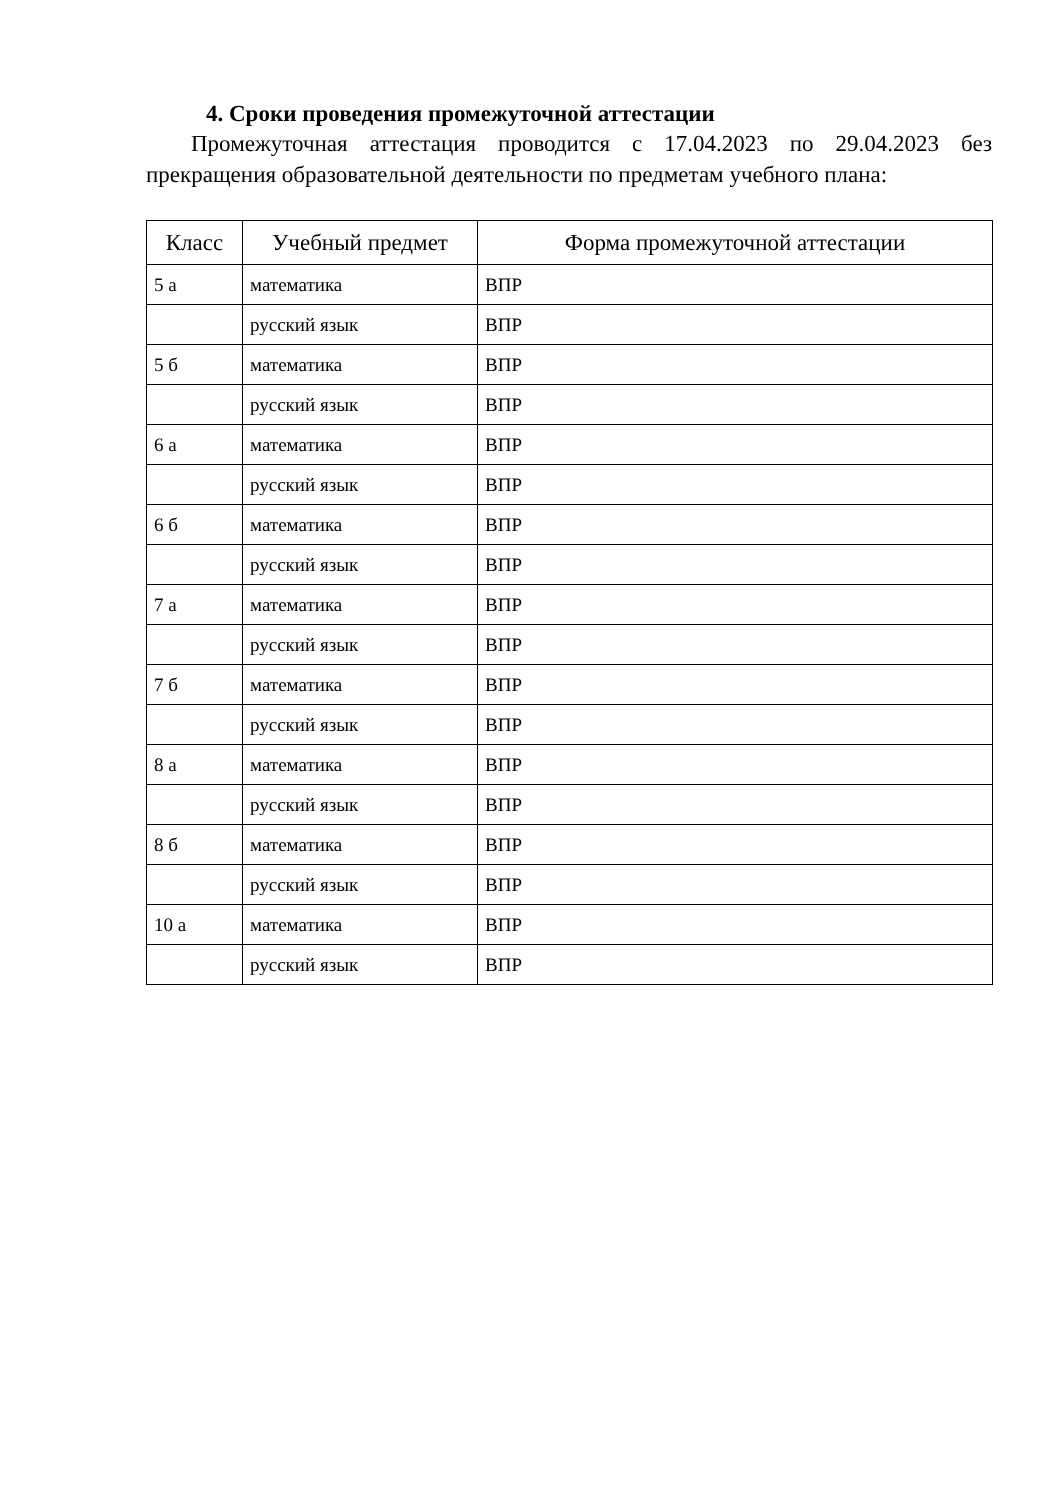4. Сроки проведения промежуточной аттестации
Промежуточная аттестация проводится с 17.04.2023 по 29.04.2023 без прекращения образовательной деятельности по предметам учебного плана:
| Класс | Учебный предмет | Форма промежуточной аттестации |
| --- | --- | --- |
| 5 а | математика | ВПР |
| | русский язык | ВПР |
| 5 б | математика | ВПР |
| | русский язык | ВПР |
| 6 а | математика | ВПР |
| | русский язык | ВПР |
| 6 б | математика | ВПР |
| | русский язык | ВПР |
| 7 а | математика | ВПР |
| | русский язык | ВПР |
| 7 б | математика | ВПР |
| | русский язык | ВПР |
| 8 а | математика | ВПР |
| | русский язык | ВПР |
| 8 б | математика | ВПР |
| | русский язык | ВПР |
| 10 а | математика | ВПР |
| | русский язык | ВПР |